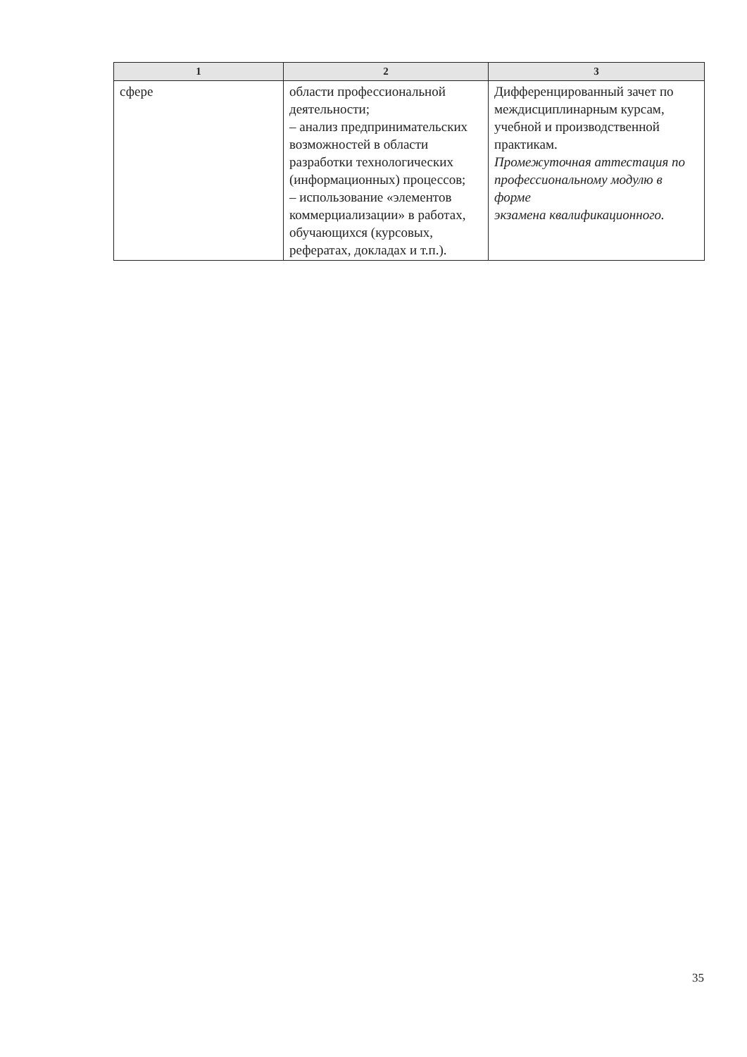| 1 | 2 | 3 |
| --- | --- | --- |
| сфере | области профессиональной деятельности; – анализ предпринимательских возможностей в области разработки технологических (информационных) процессов; – использование «элементов коммерциализации» в работах, обучающихся (курсовых, рефератах, докладах и т.п.). | Дифференцированный зачет по междисциплинарным курсам, учебной и производственной практикам. Промежуточная аттестация по профессиональному модулю в форме экзамена квалификационного. |
35